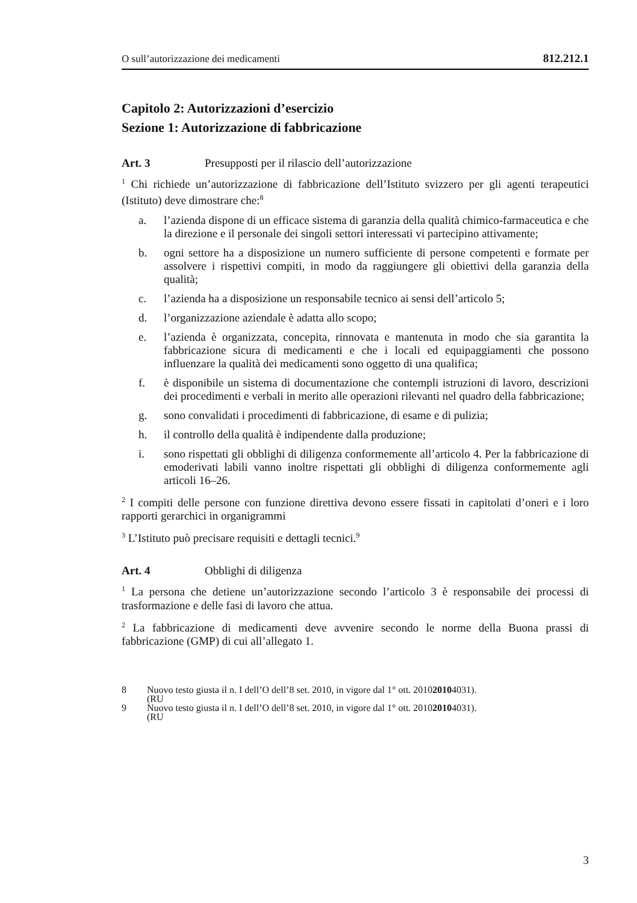O sull’autorizzazione dei medicamenti 812.212.1
Capitolo 2: Autorizzazioni d’esercizio
Sezione 1: Autorizzazione di fabbricazione
Art. 3 Presupposti per il rilascio dell’autorizzazione
<sup>1</sup> Chi richiede un’autorizzazione di fabbricazione dell’Istituto svizzero per gli agenti terapeutici (Istituto) deve dimostrare che:<sup>8</sup>
a. l’azienda dispone di un efficace sistema di garanzia della qualità chimico-farmaceutica e che la direzione e il personale dei singoli settori interessati vi partecipino attivamente;
b. ogni settore ha a disposizione un numero sufficiente di persone competenti e formate per assolvere i rispettivi compiti, in modo da raggiungere gli obiettivi della garanzia della qualità;
c. l’azienda ha a disposizione un responsabile tecnico ai sensi dell’articolo 5;
d. l’organizzazione aziendale è adatta allo scopo;
e. l’azienda è organizzata, concepita, rinnovata e mantenuta in modo che sia garantita la fabbricazione sicura di medicamenti e che i locali ed equipaggiamenti che possono influenzare la qualità dei medicamenti sono oggetto di una qualifica;
f. è disponibile un sistema di documentazione che contempli istruzioni di lavoro, descrizioni dei procedimenti e verbali in merito alle operazioni rilevanti nel quadro della fabbricazione;
g. sono convalidati i procedimenti di fabbricazione, di esame e di pulizia;
h. il controllo della qualità è indipendente dalla produzione;
i. sono rispettati gli obblighi di diligenza conformemente all’articolo 4. Per la fabbricazione di emoderivati labili vanno inoltre rispettati gli obblighi di diligenza conformemente agli articoli 16–26.
<sup>2</sup> I compiti delle persone con funzione direttiva devono essere fissati in capitolati d’oneri e i loro rapporti gerarchici in organigrammi
<sup>3</sup> L’Istituto può precisare requisiti e dettagli tecnici.<sup>9</sup>
Art. 4 Obblighi di diligenza
<sup>1</sup> La persona che detiene un’autorizzazione secondo l’articolo 3 è responsabile dei processi di trasformazione e delle fasi di lavoro che attua.
<sup>2</sup> La fabbricazione di medicamenti deve avvenire secondo le norme della Buona prassi di fabbricazione (GMP) di cui all’allegato 1.
8 Nuovo testo giusta il n. I dell’O dell’8 set. 2010, in vigore dal 1° ott. 2010
(RU 2010 4031).
9 Nuovo testo giusta il n. I dell’O dell’8 set. 2010, in vigore dal 1° ott. 2010
(RU 2010 4031).
3